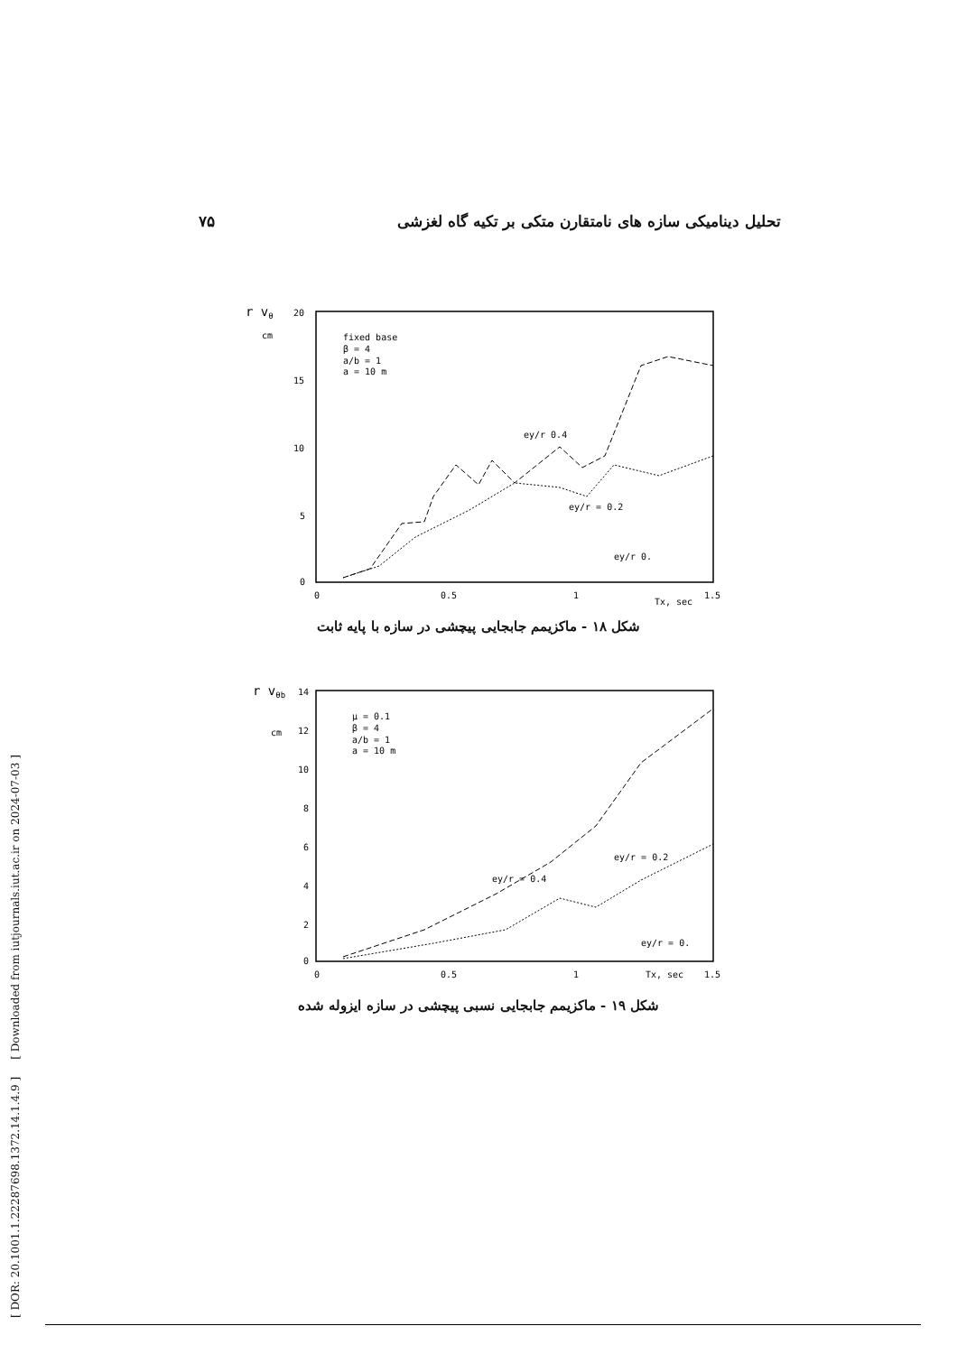[ DOR: 20.1001.1.22287698.1372.14.1.4.9 ] [ Downloaded from iutjournals.iut.ac.ir on 2024-07-03 ]
۷۵ تحلیل دینامیکی سازه های نامتقارن متکی بر تکیه گاه لغزشی
r vθ
cm
20
15
10
5
0
0
0.5
1
1.5
Tx, sec
fixed base
β = 4
a/b = 1
a = 10 m
ey/r 0.4
ey/r = 0.2
ey/r 0.
شکل ۱۸ - ماکزیمم جابجایی پیچشی در سازه با پایه ثابت
r vθb
cm
14
12
10
8
6
4
2
0
0
0.5
1
1.5
Tx, sec
μ = 0.1
β = 4
a/b = 1
a = 10 m
ey/r = 0.4
ey/r = 0.2
ey/r = 0.
شکل ۱۹ - ماکزیمم جابجایی نسبی پیچشی در سازه ایزوله شده